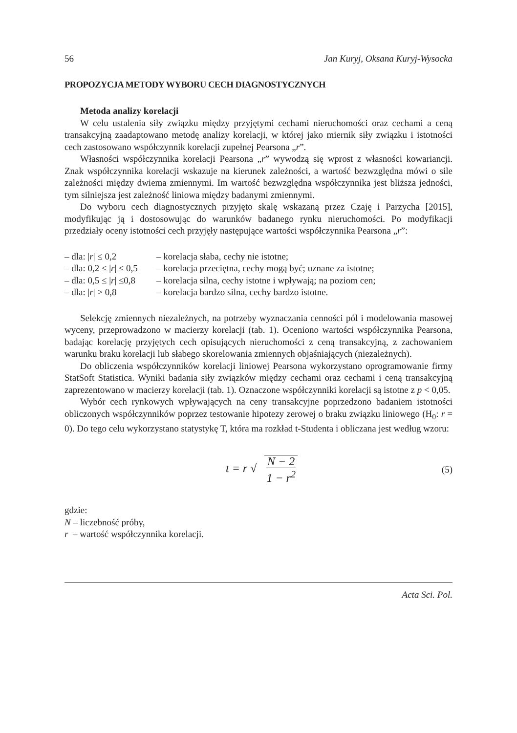56 Jan Kuryj, Oksana Kuryj-Wysocka
PROPOZYCJA METODY WYBORU CECH DIAGNOSTYCZNYCH
Metoda analizy korelacji
W celu ustalenia siły związku między przyjętymi cechami nieruchomości oraz cechami a ceną transakcyjną zaadaptowano metodę analizy korelacji, w której jako miernik siły związku i istotności cech zastosowano współczynnik korelacji zupełnej Pearsona „r”.
Własności współczynnika korelacji Pearsona „r” wywodzą się wprost z własności kowariancji. Znak współczynnika korelacji wskazuje na kierunek zależności, a wartość bezwzględna mówi o sile zależności między dwiema zmiennymi. Im wartość bezwzględna współczynnika jest bliższa jedności, tym silniejsza jest zależność liniowa między badanymi zmiennymi.
Do wyboru cech diagnostycznych przyjęto skalę wskazaną przez Czaję i Parzycha [2015], modyfikując ją i dostosowując do warunków badanego rynku nieruchomości. Po modyfikacji przedziały oceny istotności cech przyjęły następujące wartości współczynnika Pearsona „r”:
– dla: |r| ≤ 0,2 – korelacja słaba, cechy nie istotne;
– dla: 0,2 ≤ |r| ≤ 0,5 – korelacja przeciętna, cechy mogą być; uznane za istotne;
– dla: 0,5 ≤ |r| ≤0,8 – korelacja silna, cechy istotne i wpływają; na poziom cen;
– dla: |r| > 0,8 – korelacja bardzo silna, cechy bardzo istotne.
Selekcję zmiennych niezależnych, na potrzeby wyznaczania cenności pól i modelowania masowej wyceny, przeprowadzono w macierzy korelacji (tab. 1). Oceniono wartości współczynnika Pearsona, badając korelację przyjętych cech opisujących nieruchomości z ceną transakcyjną, z zachowaniem warunku braku korelacji lub słabego skorelowania zmiennych objaśniających (niezależnych).
Do obliczenia współczynników korelacji liniowej Pearsona wykorzystano oprogramowanie firmy StatSoft Statistica. Wyniki badania siły związków między cechami oraz cechami i ceną transakcyjną zaprezentowano w macierzy korelacji (tab. 1). Oznaczone współczynniki korelacji są istotne z p < 0,05.
Wybór cech rynkowych wpływających na ceny transakcyjne poprzedzono badaniem istotności obliczonych współczynników poprzez testowanie hipotezy zerowej o braku związku liniowego (H<sub>0</sub>: r = 0). Do tego celu wykorzystano statystykę T, która ma rozkład t-Studenta i obliczana jest według wzoru:
t = r √ N − 2 1 − r<sup>2</sup>
(5)
gdzie:
N – liczebność próby,
r – wartość współczynnika korelacji.
Acta Sci. Pol.